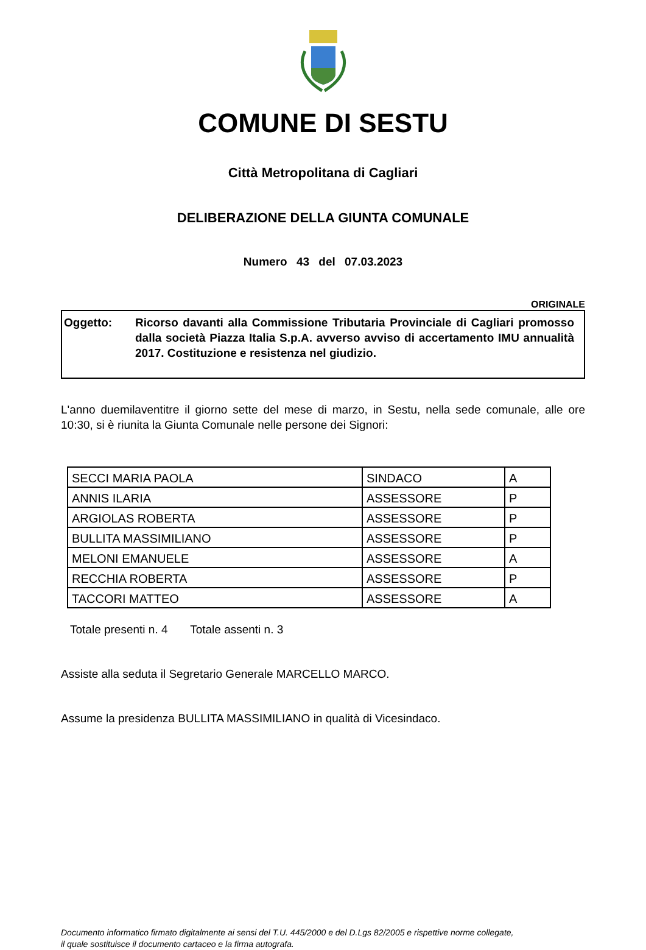COMUNE DI SESTU
Città Metropolitana di Cagliari
DELIBERAZIONE DELLA GIUNTA COMUNALE
Numero 43 del 07.03.2023
ORIGINALE
Oggetto: Ricorso davanti alla Commissione Tributaria Provinciale di Cagliari promosso dalla società Piazza Italia S.p.A. avverso avviso di accertamento IMU annualità 2017. Costituzione e resistenza nel giudizio.
L'anno duemilaventitre il giorno sette del mese di marzo, in Sestu, nella sede comunale, alle ore 10:30, si è riunita la Giunta Comunale nelle persone dei Signori:
| SECCI MARIA PAOLA | SINDACO | A |
| ANNIS ILARIA | ASSESSORE | P |
| ARGIOLAS ROBERTA | ASSESSORE | P |
| BULLITA MASSIMILIANO | ASSESSORE | P |
| MELONI EMANUELE | ASSESSORE | A |
| RECCHIA ROBERTA | ASSESSORE | P |
| TACCORI MATTEO | ASSESSORE | A |
Totale presenti n. 4 Totale assenti n. 3
Assiste alla seduta il Segretario Generale MARCELLO MARCO.
Assume la presidenza BULLITA MASSIMILIANO in qualità di Vicesindaco.
Documento informatico firmato digitalmente ai sensi del T.U. 445/2000 e del D.Lgs 82/2005 e rispettive norme collegate,
il quale sostituisce il documento cartaceo e la firma autografa.